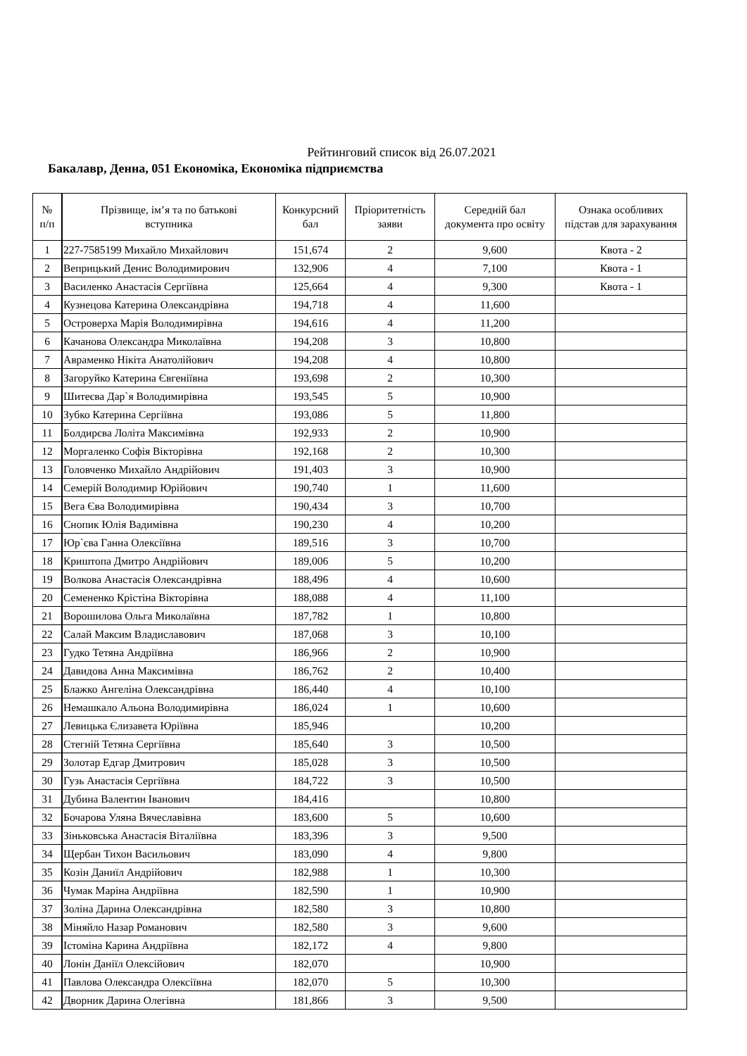Рейтинговий список від 26.07.2021
Бакалавр, Денна, 051 Економіка, Економіка підприємства
| № п/п | Прізвище, ім’я та по батькові вступника | Конкурсний бал | Пріоритетність заяви | Середній бал документа про освіту | Ознака особливих підстав для зарахування |
| --- | --- | --- | --- | --- | --- |
| 1 | 227-7585199 Михайло Михайлович | 151,674 | 2 | 9,600 | Квота - 2 |
| 2 | Веприцький Денис Володимирович | 132,906 | 4 | 7,100 | Квота - 1 |
| 3 | Василенко Анастасія Сергіївна | 125,664 | 4 | 9,300 | Квота - 1 |
| 4 | Кузнецова Катерина Олександрівна | 194,718 | 4 | 11,600 | |
| 5 | Островерха Марія Володимирівна | 194,616 | 4 | 11,200 | |
| 6 | Качанова Олександра Миколаївна | 194,208 | 3 | 10,800 | |
| 7 | Авраменко Нікіта Анатолійович | 194,208 | 4 | 10,800 | |
| 8 | Загоруйко Катерина Євгеніївна | 193,698 | 2 | 10,300 | |
| 9 | Шитеєва Дар`я Володимирівна | 193,545 | 5 | 10,900 | |
| 10 | Зубко Катерина Сергіївна | 193,086 | 5 | 11,800 | |
| 11 | Болдирєва Лоліта Максимівна | 192,933 | 2 | 10,900 | |
| 12 | Моргаленко Софія Вікторівна | 192,168 | 2 | 10,300 | |
| 13 | Головченко Михайло Андрійович | 191,403 | 3 | 10,900 | |
| 14 | Семерій Володимир Юрійович | 190,740 | 1 | 11,600 | |
| 15 | Вега Єва Володимирівна | 190,434 | 3 | 10,700 | |
| 16 | Снопик Юлія Вадимівна | 190,230 | 4 | 10,200 | |
| 17 | Юр`єва Ганна Олексіївна | 189,516 | 3 | 10,700 | |
| 18 | Криштопа Дмитро Андрійович | 189,006 | 5 | 10,200 | |
| 19 | Волкова Анастасія Олександрівна | 188,496 | 4 | 10,600 | |
| 20 | Семененко Крістіна Вікторівна | 188,088 | 4 | 11,100 | |
| 21 | Ворошилова Ольга Миколаївна | 187,782 | 1 | 10,800 | |
| 22 | Салай Максим Владиславович | 187,068 | 3 | 10,100 | |
| 23 | Гудко Тетяна Андріївна | 186,966 | 2 | 10,900 | |
| 24 | Давидова Анна Максимівна | 186,762 | 2 | 10,400 | |
| 25 | Блажко Ангеліна Олександрівна | 186,440 | 4 | 10,100 | |
| 26 | Немашкало Альона Володимирівна | 186,024 | 1 | 10,600 | |
| 27 | Левицька Єлизавета Юріївна | 185,946 | | 10,200 | |
| 28 | Стегній Тетяна Сергіївна | 185,640 | 3 | 10,500 | |
| 29 | Золотар Едгар Дмитрович | 185,028 | 3 | 10,500 | |
| 30 | Гузь Анастасія Сергіївна | 184,722 | 3 | 10,500 | |
| 31 | Дубина Валентин Іванович | 184,416 | | 10,800 | |
| 32 | Бочарова Уляна Вячеславівна | 183,600 | 5 | 10,600 | |
| 33 | Зіньковська Анастасія Віталіївна | 183,396 | 3 | 9,500 | |
| 34 | Щербан Тихон Васильович | 183,090 | 4 | 9,800 | |
| 35 | Козін Даниїл Андрійович | 182,988 | 1 | 10,300 | |
| 36 | Чумак Маріна Андріївна | 182,590 | 1 | 10,900 | |
| 37 | Золіна Дарина Олександрівна | 182,580 | 3 | 10,800 | |
| 38 | Міняйло Назар Романович | 182,580 | 3 | 9,600 | |
| 39 | Істоміна Карина Андріївна | 182,172 | 4 | 9,800 | |
| 40 | Лонін Даніїл Олексійович | 182,070 | | 10,900 | |
| 41 | Павлова Олександра Олексіївна | 182,070 | 5 | 10,300 | |
| 42 | Дворник Дарина Олегівна | 181,866 | 3 | 9,500 | |